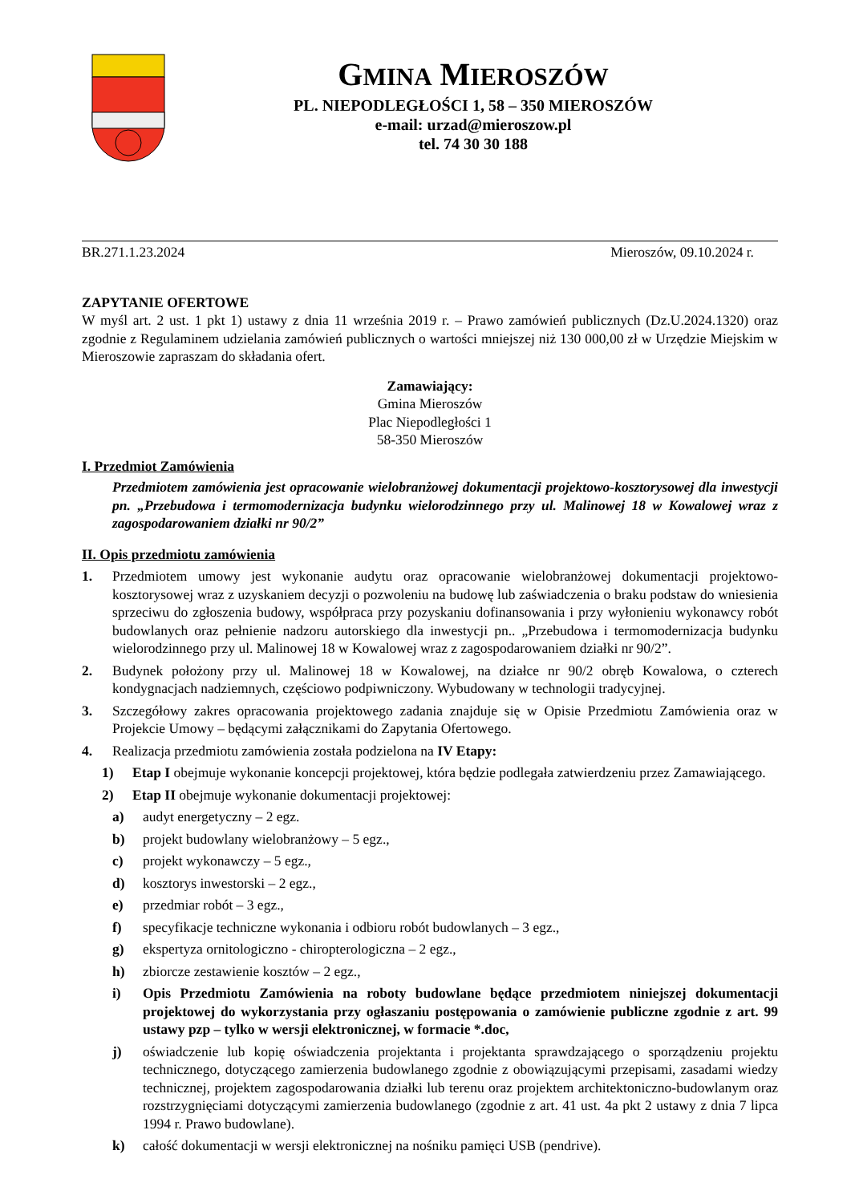GMINA MIEROSZÓW
PL. NIEPODLEGŁOŚCI 1, 58 – 350 MIEROSZÓW
e-mail: urzad@mieroszow.pl
tel. 74 30 30 188
BR.271.1.23.2024 Mieroszów, 09.10.2024 r.
ZAPYTANIE OFERTOWE
W myśl art. 2 ust. 1 pkt 1) ustawy z dnia 11 września 2019 r. – Prawo zamówień publicznych (Dz.U.2024.1320) oraz zgodnie z Regulaminem udzielania zamówień publicznych o wartości mniejszej niż 130 000,00 zł w Urzędzie Miejskim w Mieroszowie zapraszam do składania ofert.
Zamawiający:
Gmina Mieroszów
Plac Niepodległości 1
58-350 Mieroszów
I. Przedmiot Zamówienia
Przedmiotem zamówienia jest opracowanie wielobranżowej dokumentacji projektowo-kosztorysowej dla inwestycji pn. „Przebudowa i termomodernizacja budynku wielorodzinnego przy ul. Malinowej 18 w Kowalowej wraz z zagospodarowaniem działki nr 90/2”
II. Opis przedmiotu zamówienia
1. Przedmiotem umowy jest wykonanie audytu oraz opracowanie wielobranżowej dokumentacji projektowo-kosztorysowej wraz z uzyskaniem decyzji o pozwoleniu na budowę lub zaświadczenia o braku podstaw do wniesienia sprzeciwu do zgłoszenia budowy, współpraca przy pozyskaniu dofinansowania i przy wyłonieniu wykonawcy robót budowlanych oraz pełnienie nadzoru autorskiego dla inwestycji pn.. „Przebudowa i termomodernizacja budynku wielorodzinnego przy ul. Malinowej 18 w Kowalowej wraz z zagospodarowaniem działki nr 90/2”.
2. Budynek położony przy ul. Malinowej 18 w Kowalowej, na działce nr 90/2 obręb Kowalowa, o czterech kondygnacjach nadziemnych, częściowo podpiwniczony. Wybudowany w technologii tradycyjnej.
3. Szczegółowy zakres opracowania projektowego zadania znajduje się w Opisie Przedmiotu Zamówienia oraz w Projekcie Umowy – będącymi załącznikami do Zapytania Ofertowego.
4. Realizacja przedmiotu zamówienia została podzielona na IV Etapy:
1) Etap I obejmuje wykonanie koncepcji projektowej, która będzie podlegała zatwierdzeniu przez Zamawiającego.
2) Etap II obejmuje wykonanie dokumentacji projektowej:
a) audyt energetyczny – 2 egz.
b) projekt budowlany wielobranżowy – 5 egz.,
c) projekt wykonawczy – 5 egz.,
d) kosztorys inwestorski – 2 egz.,
e) przedmiar robót – 3 egz.,
f) specyfikacje techniczne wykonania i odbioru robót budowlanych – 3 egz.,
g) ekspertyza ornitologiczno - chiropterologiczna – 2 egz.,
h) zbiorcze zestawienie kosztów – 2 egz.,
i) Opis Przedmiotu Zamówienia na roboty budowlane będące przedmiotem niniejszej dokumentacji projektowej do wykorzystania przy ogłaszaniu postępowania o zamówienie publiczne zgodnie z art. 99 ustawy pzp – tylko w wersji elektronicznej, w formacie *.doc,
j) oświadczenie lub kopię oświadczenia projektanta i projektanta sprawdzającego o sporządzeniu projektu technicznego, dotyczącego zamierzenia budowlanego zgodnie z obowiązującymi przepisami, zasadami wiedzy technicznej, projektem zagospodarowania działki lub terenu oraz projektem architektoniczno-budowlanym oraz rozstrzygnięciami dotyczącymi zamierzenia budowlanego (zgodnie z art. 41 ust. 4a pkt 2 ustawy z dnia 7 lipca 1994 r. Prawo budowlane).
k) całość dokumentacji w wersji elektronicznej na nośniku pamięci USB (pendrive).